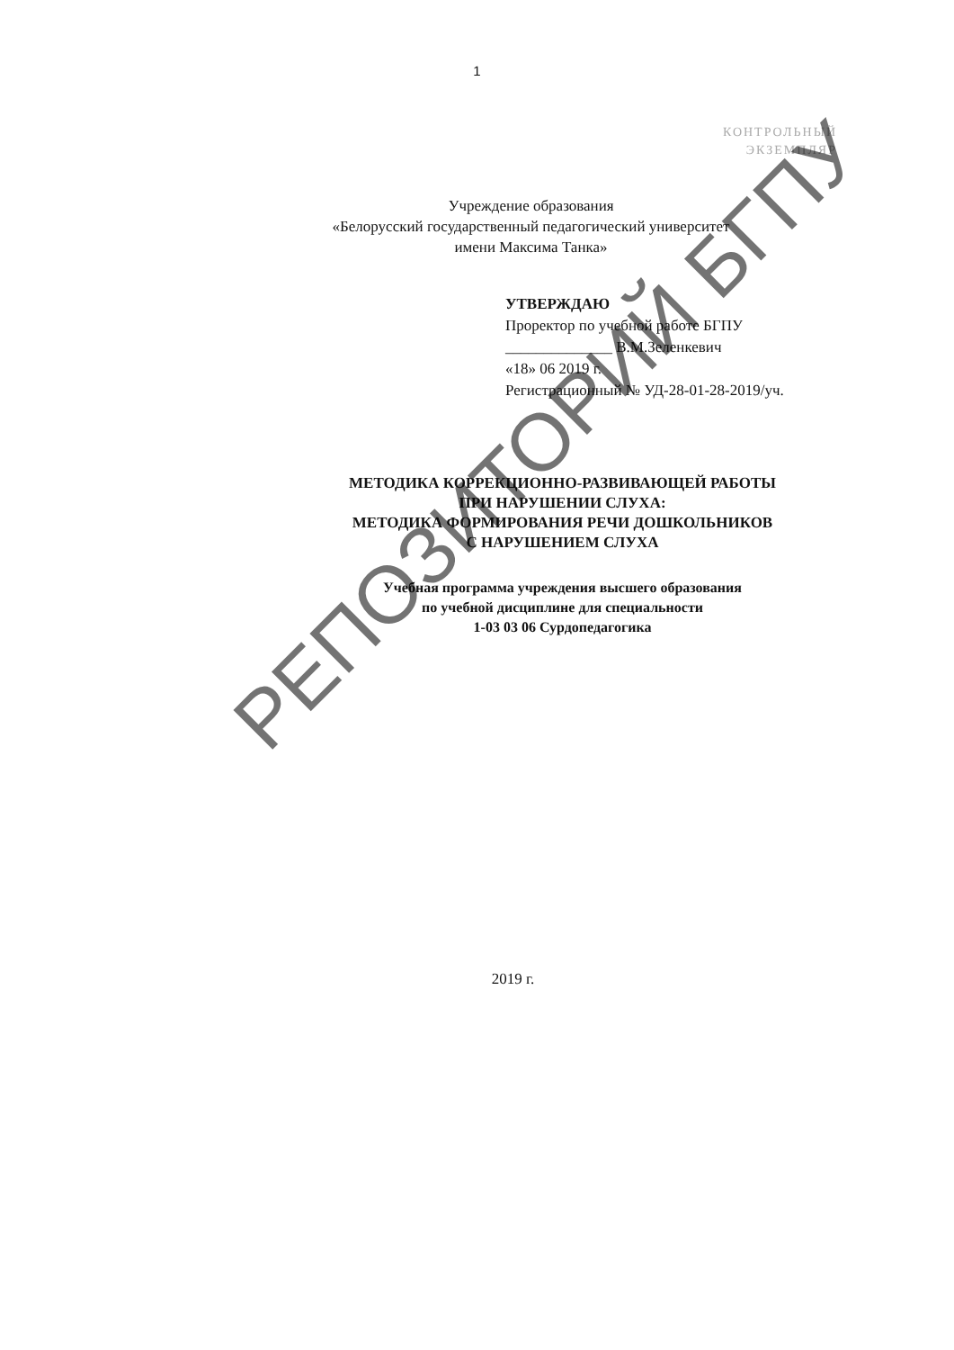1
КОНТРОЛЬНЫЙ
ЭКЗЕМПЛЯР
Учреждение образования
«Белорусский государственный педагогический университет
имени Максима Танка»
УТВЕРЖДАЮ
Проректор по учебной работе БГПУ
______________ В.М.Зеленкевич
«18» 06 2019 г.
Регистрационный № УД-28-01-28-2019/уч.
МЕТОДИКА КОРРЕКЦИОННО-РАЗВИВАЮЩЕЙ РАБОТЫ
ПРИ НАРУШЕНИИ СЛУХА:
МЕТОДИКА ФОРМИРОВАНИЯ РЕЧИ ДОШКОЛЬНИКОВ
С НАРУШЕНИЕМ СЛУХА
Учебная программа учреждения высшего образования
по учебной дисциплине для специальности
1-03 03 06 Сурдопедагогика
2019 г.
РЕПОЗИТОРИЙ БГПУ